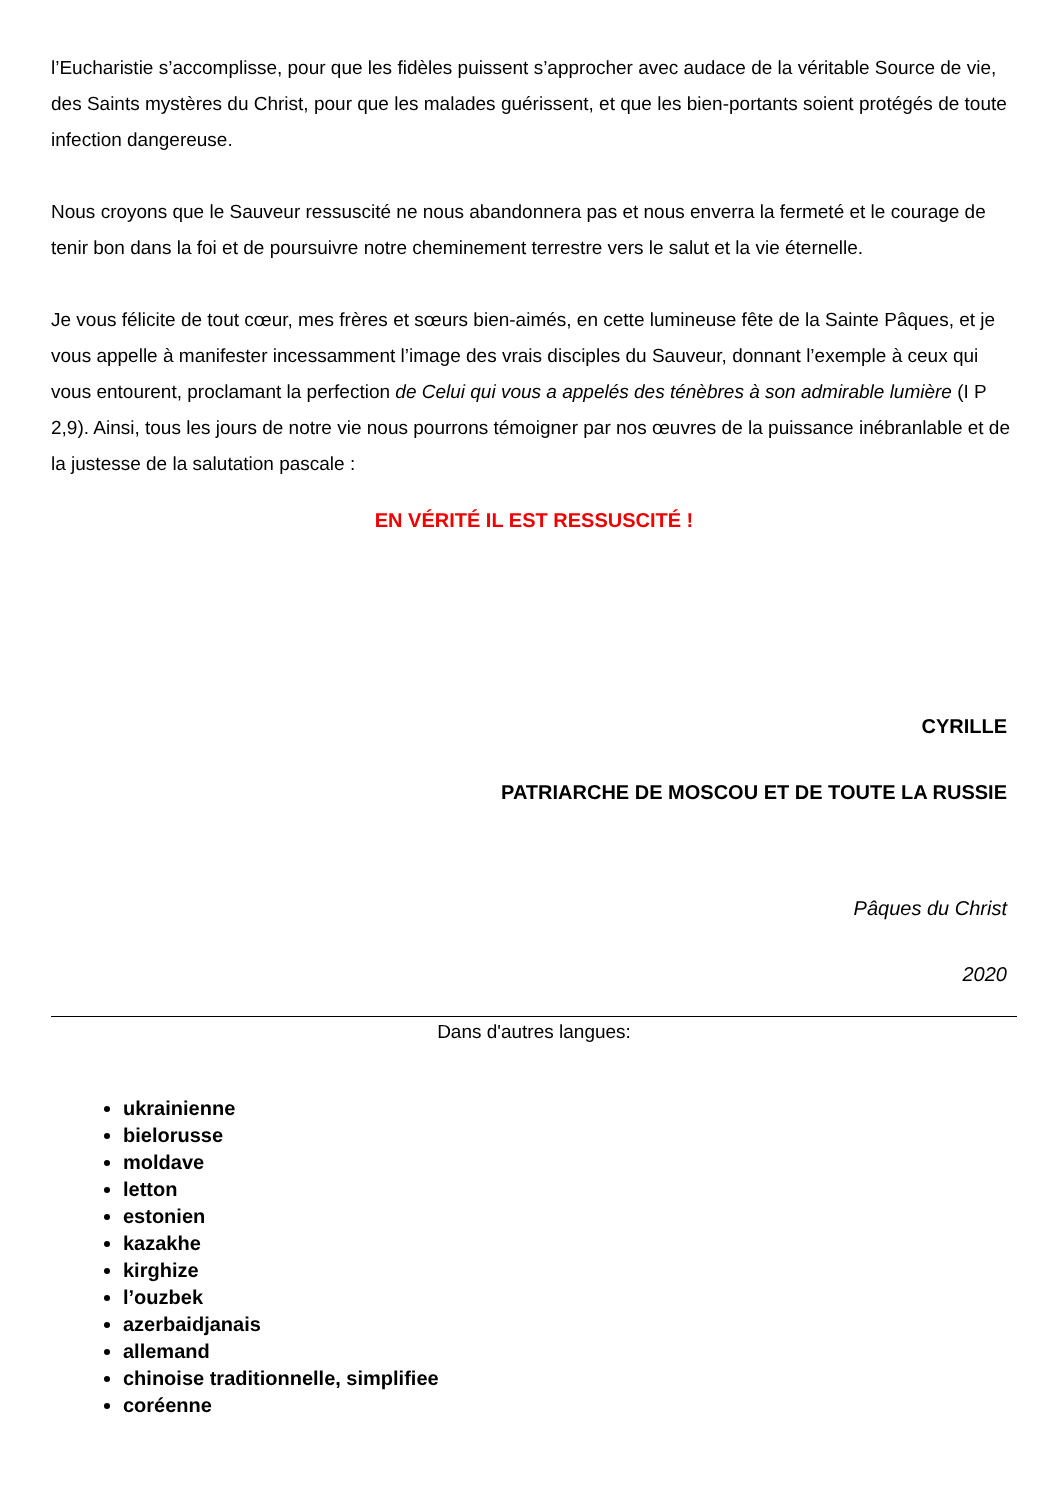l’Eucharistie s’accomplisse, pour que les fidèles puissent s’approcher avec audace de la véritable Source de vie, des Saints mystères du Christ, pour que les malades guérissent, et que les bien-portants soient protégés de toute infection dangereuse.
Nous croyons que le Sauveur ressuscité ne nous abandonnera pas et nous enverra la fermeté et le courage de tenir bon dans la foi et de poursuivre notre cheminement terrestre vers le salut et la vie éternelle.
Je vous félicite de tout cœur, mes frères et sœurs bien-aimés, en cette lumineuse fête de la Sainte Pâques, et je vous appelle à manifester incessamment l’image des vrais disciples du Sauveur, donnant l’exemple à ceux qui vous entourent, proclamant la perfection de Celui qui vous a appelés des ténèbres à son admirable lumière (I P 2,9). Ainsi, tous les jours de notre vie nous pourrons témoigner par nos œuvres de la puissance inébranlable et de la justesse de la salutation pascale :
EN VÉRITÉ IL EST RESSUSCITÉ !
CYRILLE
PATRIARCHE DE MOSCOU ET DE TOUTE LA RUSSIE
Pâques du Christ
2020
Dans d'autres langues:
ukrainienne
bielorusse
moldave
letton
estonien
kazakhe
kirghize
l’ouzbek
azerbaidjanais
allemand
chinoise traditionnelle, simplifiee
coréenne